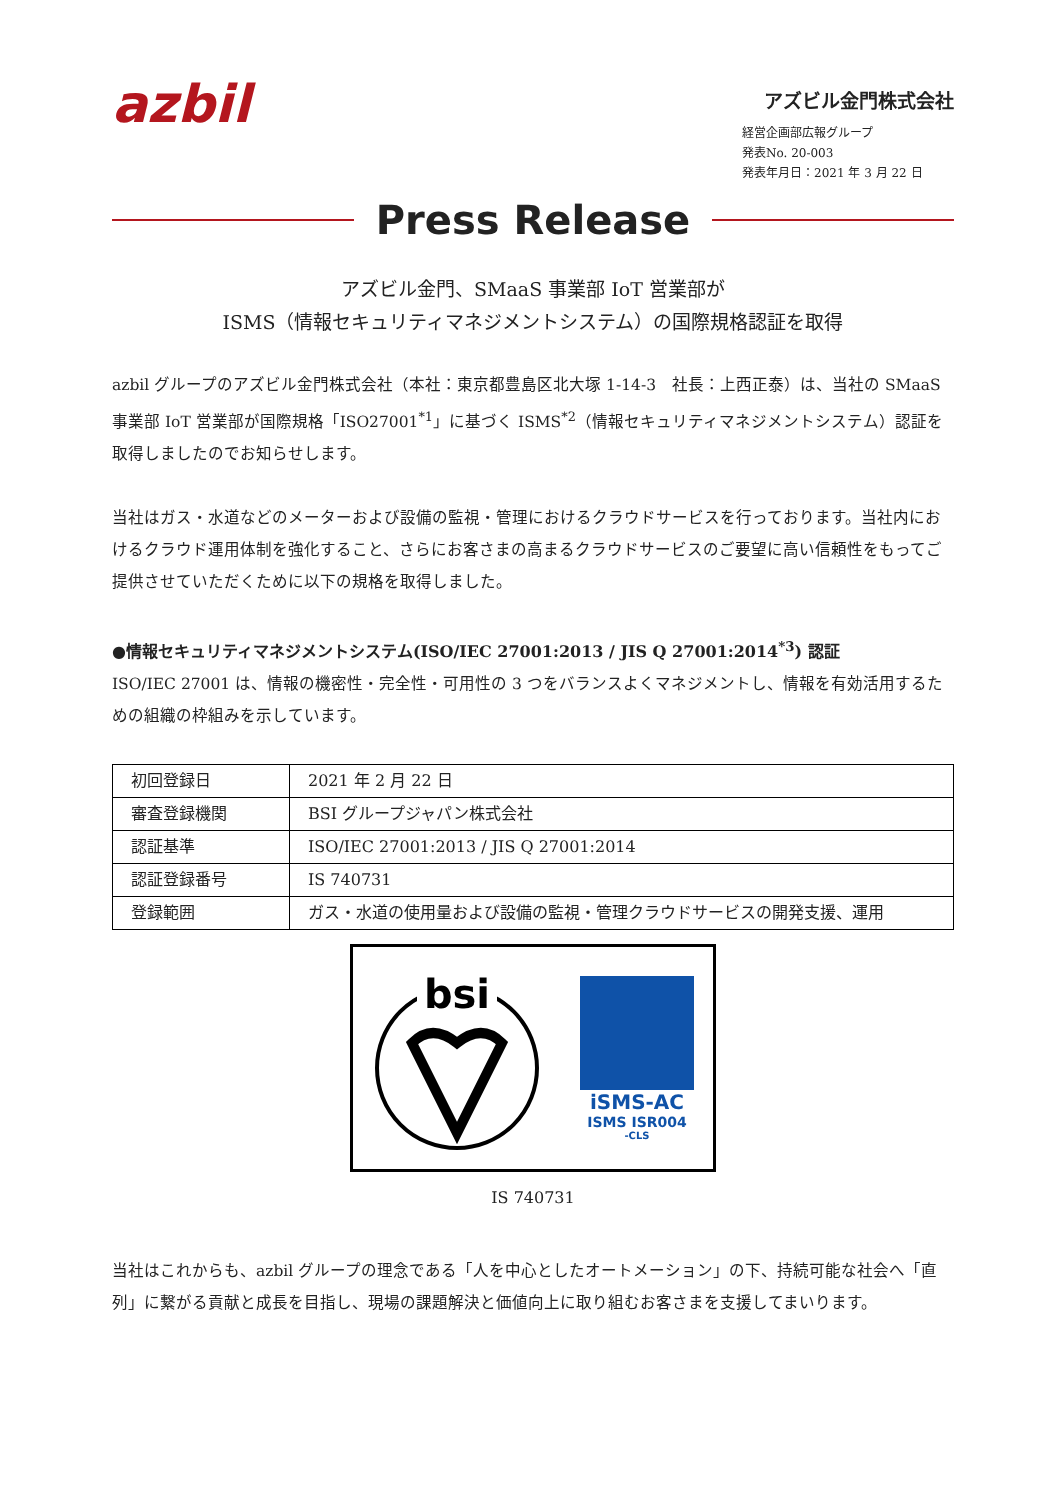azbil
アズビル金門株式会社
経営企画部広報グループ
発表No. 20-003
発表年月日：2021 年 3 月 22 日
Press Release
アズビル金門、SMaaS 事業部 IoT 営業部が
ISMS（情報セキュリティマネジメントシステム）の国際規格認証を取得
azbil グループのアズビル金門株式会社（本社：東京都豊島区北大塚 1-14-3　社長：上西正泰）は、当社の SMaaS 事業部 IoT 営業部が国際規格「ISO27001<sup>*1</sup>」に基づく ISMS<sup>*2</sup>（情報セキュリティマネジメントシステム）認証を取得しましたのでお知らせします。
当社はガス・水道などのメーターおよび設備の監視・管理におけるクラウドサービスを行っております。当社内におけるクラウド運用体制を強化すること、さらにお客さまの高まるクラウドサービスのご要望に高い信頼性をもってご提供させていただくために以下の規格を取得しました。
●情報セキュリティマネジメントシステム(ISO/IEC 27001:2013 / JIS Q 27001:2014<sup>*3</sup>) 認証
ISO/IEC 27001 は、情報の機密性・完全性・可用性の 3 つをバランスよくマネジメントし、情報を有効活用するための組織の枠組みを示しています。
| 初回登録日 | 2021 年 2 月 22 日 |
| 審査登録機関 | BSI グループジャパン株式会社 |
| 認証基準 | ISO/IEC 27001:2013 / JIS Q 27001:2014 |
| 認証登録番号 | IS 740731 |
| 登録範囲 | ガス・水道の使用量および設備の監視・管理クラウドサービスの開発支援、運用 |
bsi
iSMS-AC
ISMS ISR004
-CLS
IS 740731
当社はこれからも、azbil グループの理念である「人を中心としたオートメーション」の下、持続可能な社会へ「直列」に繋がる貢献と成長を目指し、現場の課題解決と価値向上に取り組むお客さまを支援してまいります。